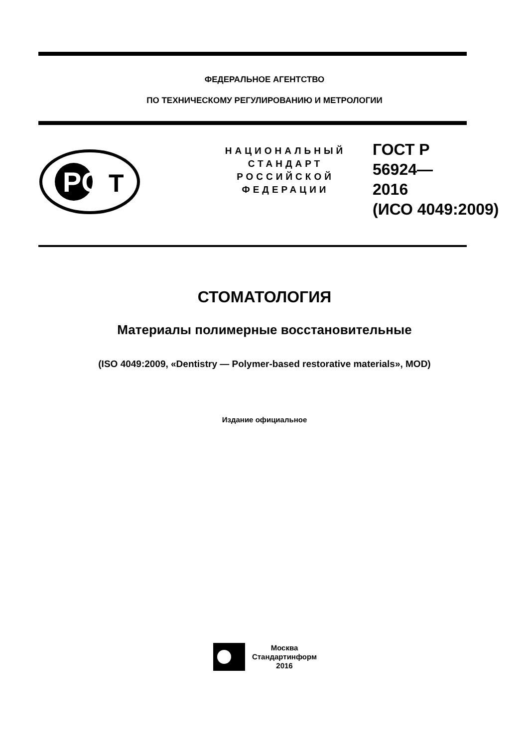ФЕДЕРАЛЬНОЕ АГЕНТСТВО
ПО ТЕХНИЧЕСКОМУ РЕГУЛИРОВАНИЮ И МЕТРОЛОГИИ
PC
T
НАЦИОНАЛЬНЫЙ
СТАНДАРТ
РОССИЙСКОЙ
ФЕДЕРАЦИИ
ГОСТ Р
56924—
2016
(ИСО 4049:2009)
СТОМАТОЛОГИЯ
Материалы полимерные восстановительные
(ISO 4049:2009, «Dentistry — Polymer-based restorative materials», MOD)
Издание официальное
Москва
Стандартинформ
2016